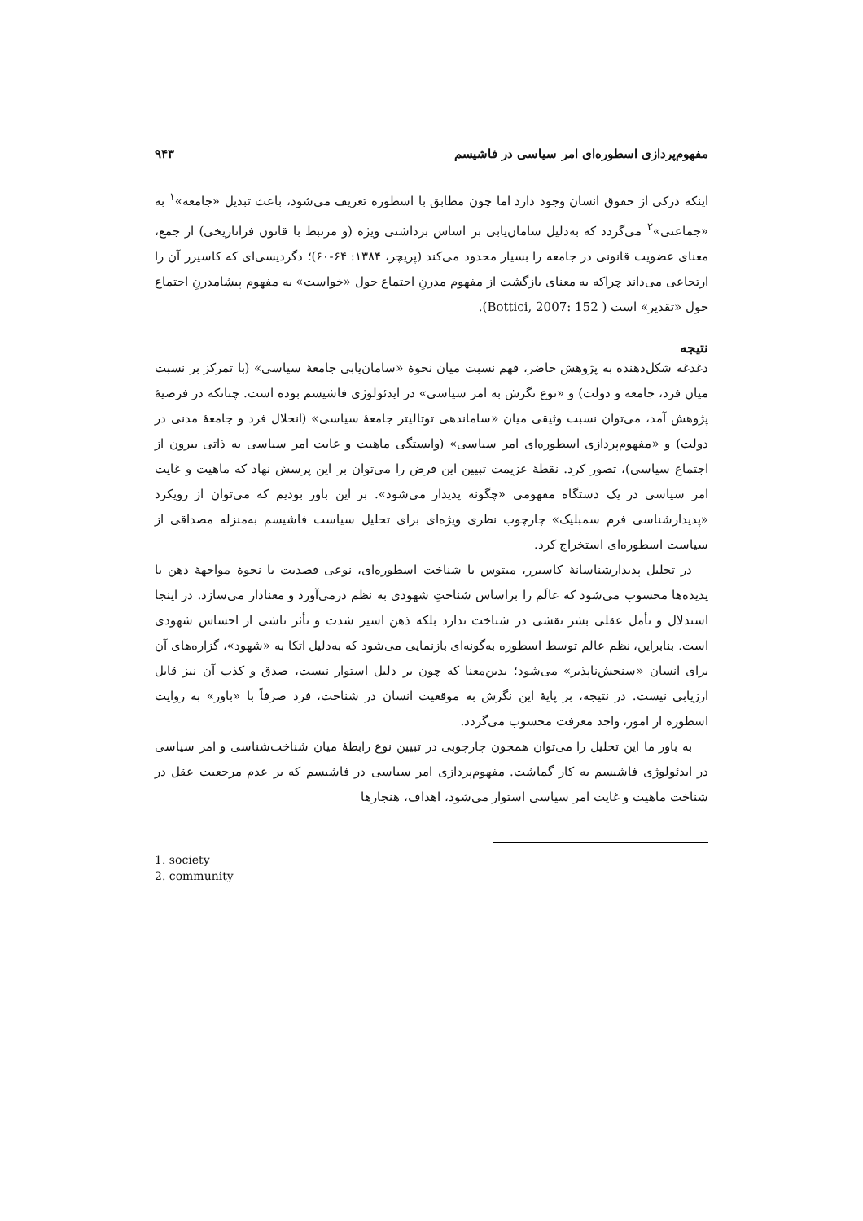مفهوم‌پردازی اسطوره‌ای امر سیاسی در فاشیسم ۹۴۳
اینکه درکی از حقوق انسان وجود دارد اما چون مطابق با اسطوره تعریف می‌شود، باعث تبدیل «جامعه»<sup>۱</sup> به «جماعتی»<sup>۲</sup> می‌گردد که به‌دلیل سامان‌یابی بر اساس برداشتی ویژه (و مرتبط با قانون فراتاریخی) از جمع، معنای عضویت قانونی در جامعه را بسیار محدود می‌کند (پریچر، ۱۳۸۴: ۶۴-۶۰)؛ دگردیسی‌ای که کاسیرر آن را ارتجاعی می‌داند چراکه به معنای بازگشت از مفهوم مدرنِ اجتماع حول «خواست» به مفهوم پیشامدرنِ اجتماع حول «تقدیر» است ( Bottici, 2007: 152).
نتیجه
دغدغه شکل‌دهنده به پژوهش حاضر، فهم نسبت میان نحوهٔ «سامان‌یابی جامعهٔ سیاسی» (با تمرکز بر نسبت میان فرد، جامعه و دولت) و «نوع نگرش به امر سیاسی» در ایدئولوژی فاشیسم بوده است. چنانکه در فرضیهٔ پژوهش آمد، می‌توان نسبت وثیقی میان «ساماندهی توتالیتر جامعهٔ سیاسی» (انحلال فرد و جامعهٔ مدنی در دولت) و «مفهوم‌پردازی اسطوره‌ای امر سیاسی» (وابستگی ماهیت و غایت امر سیاسی به ذاتی بیرون از اجتماع سیاسی)، تصور کرد. نقطهٔ عزیمت تبیین این فرض را می‌توان بر این پرسش نهاد که ماهیت و غایت امر سیاسی در یک دستگاه مفهومی «چگونه پدیدار می‌شود». بر این باور بودیم که می‌توان از رویکرد «پدیدارشناسی فرم سمبلیک» چارچوب نظری ویژه‌ای برای تحلیل سیاست فاشیسم به‌منزله مصداقی از سیاست اسطوره‌ای استخراج کرد.
در تحلیل پدیدارشناسانهٔ کاسیرر، میتوس یا شناخت اسطوره‌ای، نوعی قصدیت یا نحوهٔ مواجههٔ ذهن با پدیده‌ها محسوب می‌شود که عالَم را براساس شناختِ شهودی به نظم درمی‌آورد و معنادار می‌سازد. در اینجا استدلال و تأمل عقلی بشر نقشی در شناخت ندارد بلکه ذهن اسیر شدت و تأثر ناشی از احساس شهودی است. بنابراین، نظم عالم توسط اسطوره به‌گونه‌ای بازنمایی می‌شود که به‌دلیل اتکا به «شهود»، گزاره‌های آن برای انسان «سنجش‌ناپذیر» می‌شود؛ بدین‌معنا که چون بر دلیل استوار نیست، صدق و کذب آن نیز قابل ارزیابی نیست. در نتیجه، بر پایهٔ این نگرش به موقعیت انسان در شناخت، فرد صرفاً با «باور» به روایت اسطوره از امور، واجد معرفت محسوب می‌گردد.
به باور ما این تحلیل را می‌توان همچون چارچوبی در تبیین نوع رابطهٔ میان شناخت‌شناسی و امر سیاسی در ایدئولوژی فاشیسم به کار گماشت. مفهوم‌پردازی امر سیاسی در فاشیسم که بر عدم مرجعیت عقل در شناخت ماهیت و غایت امر سیاسی استوار می‌شود، اهداف، هنجارها
1. society
2. community